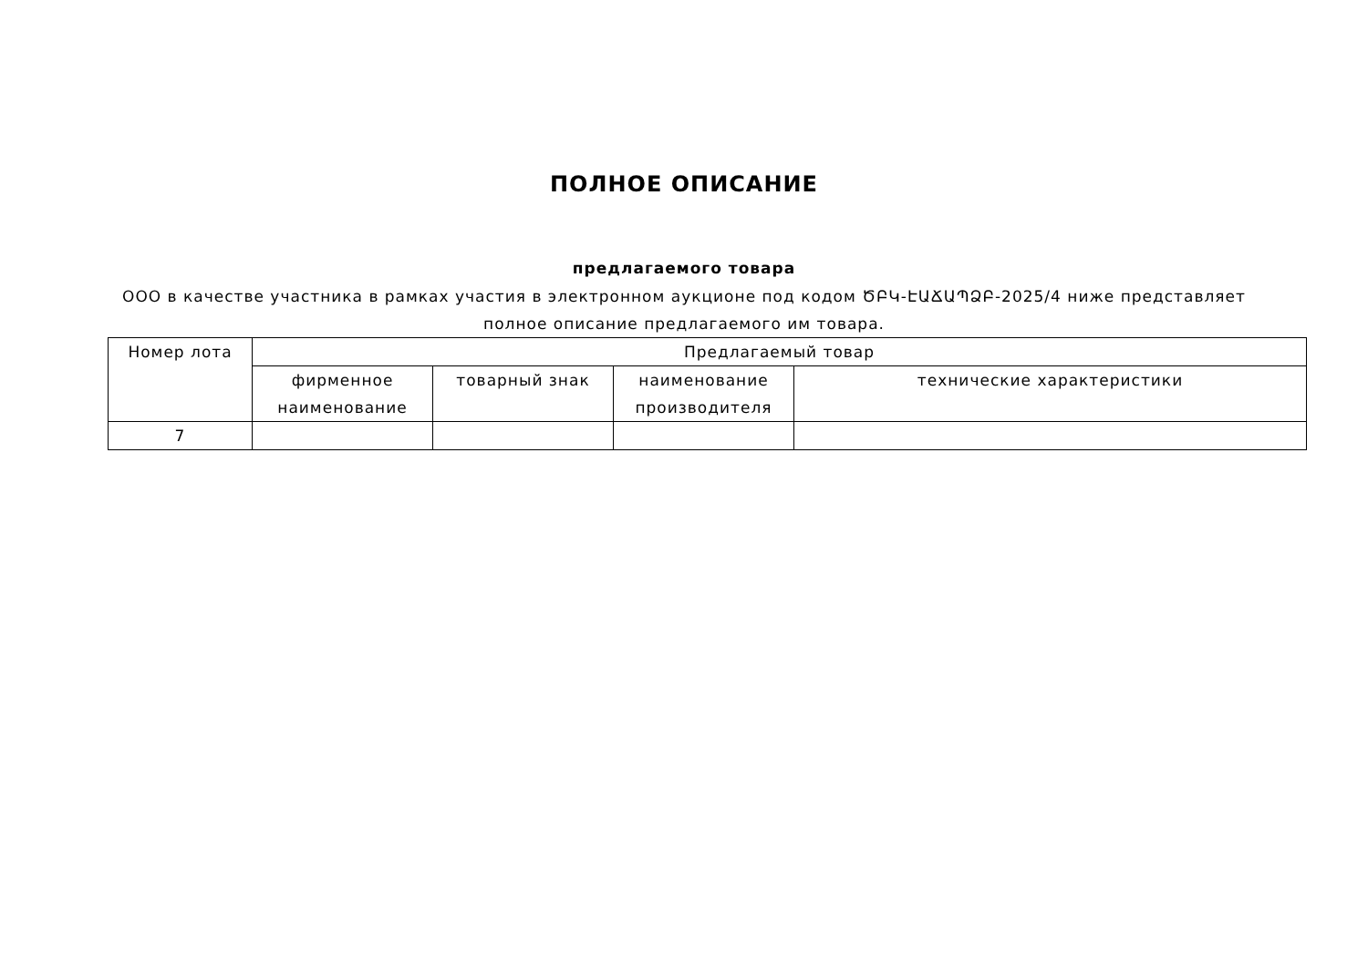ПОЛНОЕ ОПИСАНИЕ
предлагаемого товара
ООО в качестве участника в рамках участия в электронном аукционе под кодом ԾԲԿ-ԷԱՃԱՊՁԲ-2025/4 ниже представляет полное описание предлагаемого им товара.
| Номер лота | Предлагаемый товар | | | |
| --- | --- | --- | --- | --- |
| | фирменное наименование | товарный знак | наименование производителя | технические характеристики |
| 7 | | | | |